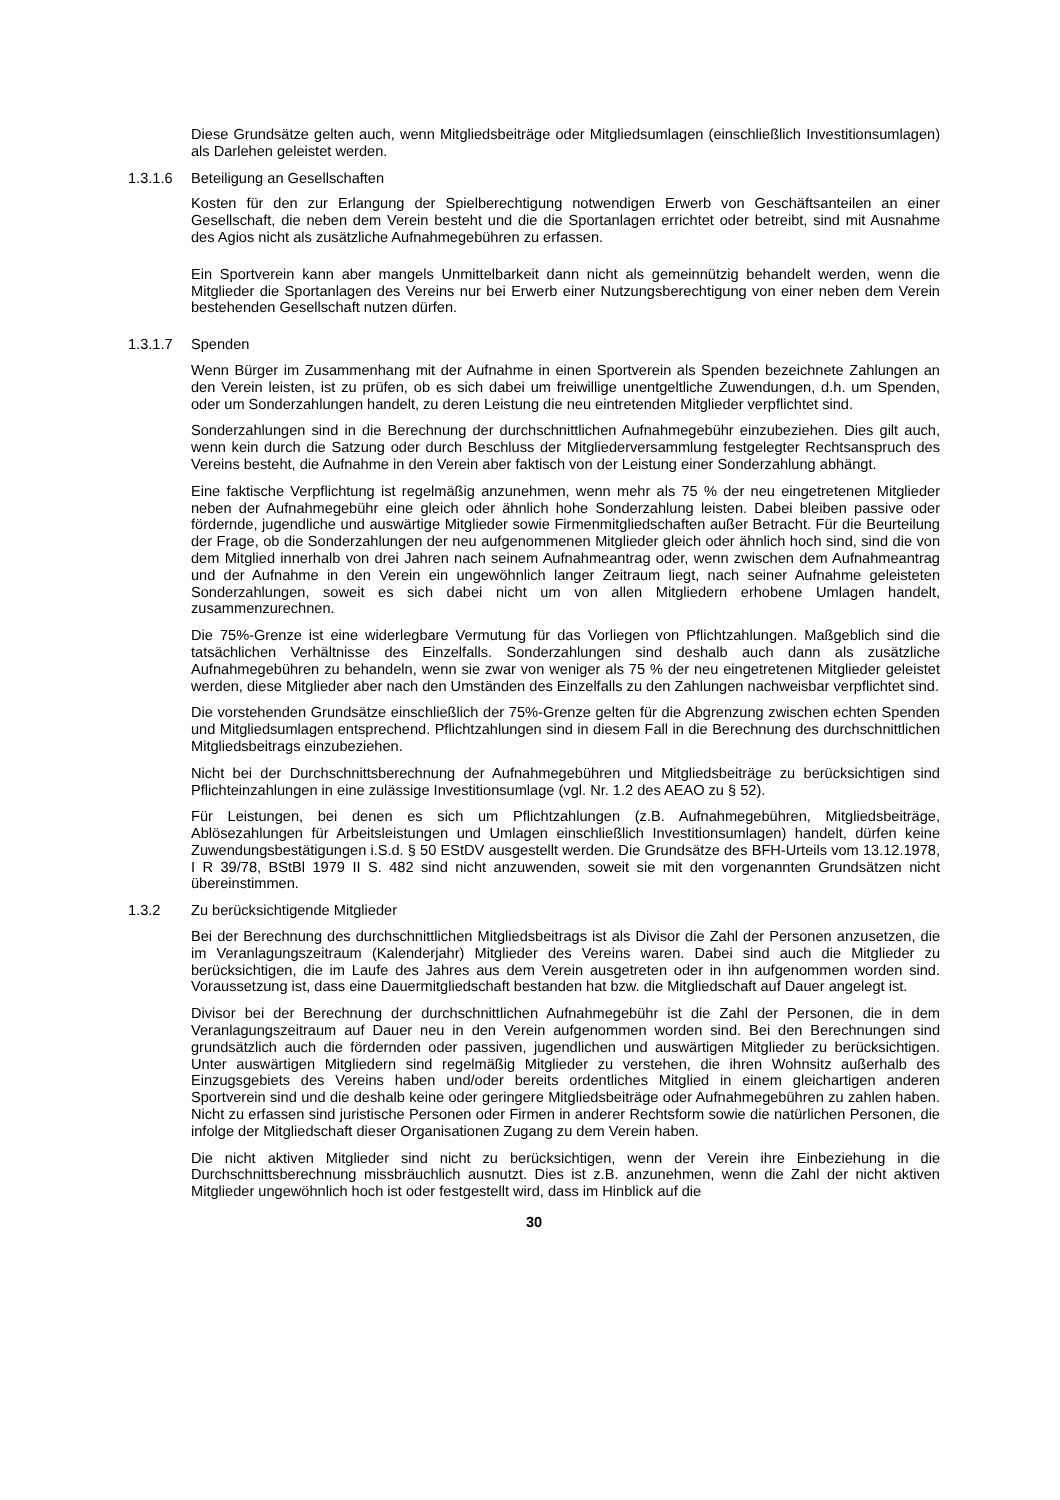Diese Grundsätze gelten auch, wenn Mitgliedsbeiträge oder Mitgliedsumlagen (einschließlich Investitionsumlagen) als Darlehen geleistet werden.
1.3.1.6 Beteiligung an Gesellschaften
Kosten für den zur Erlangung der Spielberechtigung notwendigen Erwerb von Geschäftsanteilen an einer Gesellschaft, die neben dem Verein besteht und die die Sportanlagen errichtet oder betreibt, sind mit Ausnahme des Agios nicht als zusätzliche Aufnahmegebühren zu erfassen.
Ein Sportverein kann aber mangels Unmittelbarkeit dann nicht als gemeinnützig behandelt werden, wenn die Mitglieder die Sportanlagen des Vereins nur bei Erwerb einer Nutzungsberechtigung von einer neben dem Verein bestehenden Gesellschaft nutzen dürfen.
1.3.1.7 Spenden
Wenn Bürger im Zusammenhang mit der Aufnahme in einen Sportverein als Spenden bezeichnete Zahlungen an den Verein leisten, ist zu prüfen, ob es sich dabei um freiwillige unentgeltliche Zuwendungen, d.h. um Spenden, oder um Sonderzahlungen handelt, zu deren Leistung die neu eintretenden Mitglieder verpflichtet sind.
Sonderzahlungen sind in die Berechnung der durchschnittlichen Aufnahmegebühr einzubeziehen. Dies gilt auch, wenn kein durch die Satzung oder durch Beschluss der Mitgliederversammlung festgelegter Rechtsanspruch des Vereins besteht, die Aufnahme in den Verein aber faktisch von der Leistung einer Sonderzahlung abhängt.
Eine faktische Verpflichtung ist regelmäßig anzunehmen, wenn mehr als 75 % der neu eingetretenen Mitglieder neben der Aufnahmegebühr eine gleich oder ähnlich hohe Sonderzahlung leisten. Dabei bleiben passive oder fördernde, jugendliche und auswärtige Mitglieder sowie Firmenmitgliedschaften außer Betracht. Für die Beurteilung der Frage, ob die Sonderzahlungen der neu aufgenommenen Mitglieder gleich oder ähnlich hoch sind, sind die von dem Mitglied innerhalb von drei Jahren nach seinem Aufnahmeantrag oder, wenn zwischen dem Aufnahmeantrag und der Aufnahme in den Verein ein ungewöhnlich langer Zeitraum liegt, nach seiner Aufnahme geleisteten Sonderzahlungen, soweit es sich dabei nicht um von allen Mitgliedern erhobene Umlagen handelt, zusammenzurechnen.
Die 75%-Grenze ist eine widerlegbare Vermutung für das Vorliegen von Pflichtzahlungen. Maßgeblich sind die tatsächlichen Verhältnisse des Einzelfalls. Sonderzahlungen sind deshalb auch dann als zusätzliche Aufnahmegebühren zu behandeln, wenn sie zwar von weniger als 75 % der neu eingetretenen Mitglieder geleistet werden, diese Mitglieder aber nach den Umständen des Einzelfalls zu den Zahlungen nachweisbar verpflichtet sind.
Die vorstehenden Grundsätze einschließlich der 75%-Grenze gelten für die Abgrenzung zwischen echten Spenden und Mitgliedsumlagen entsprechend. Pflichtzahlungen sind in diesem Fall in die Berechnung des durchschnittlichen Mitgliedsbeitrags einzubeziehen.
Nicht bei der Durchschnittsberechnung der Aufnahmegebühren und Mitgliedsbeiträge zu berücksichtigen sind Pflichteinzahlungen in eine zulässige Investitionsumlage (vgl. Nr. 1.2 des AEAO zu § 52).
Für Leistungen, bei denen es sich um Pflichtzahlungen (z.B. Aufnahmegebühren, Mitgliedsbeiträge, Ablösezahlungen für Arbeitsleistungen und Umlagen einschließlich Investitionsumlagen) handelt, dürfen keine Zuwendungsbestätigungen i.S.d. § 50 EStDV ausgestellt werden. Die Grundsätze des BFH-Urteils vom 13.12.1978, I R 39/78, BStBl 1979 II S. 482 sind nicht anzuwenden, soweit sie mit den vorgenannten Grundsätzen nicht übereinstimmen.
1.3.2 Zu berücksichtigende Mitglieder
Bei der Berechnung des durchschnittlichen Mitgliedsbeitrags ist als Divisor die Zahl der Personen anzusetzen, die im Veranlagungszeitraum (Kalenderjahr) Mitglieder des Vereins waren. Dabei sind auch die Mitglieder zu berücksichtigen, die im Laufe des Jahres aus dem Verein ausgetreten oder in ihn aufgenommen worden sind. Voraussetzung ist, dass eine Dauermitgliedschaft bestanden hat bzw. die Mitgliedschaft auf Dauer angelegt ist.
Divisor bei der Berechnung der durchschnittlichen Aufnahmegebühr ist die Zahl der Personen, die in dem Veranlagungszeitraum auf Dauer neu in den Verein aufgenommen worden sind. Bei den Berechnungen sind grundsätzlich auch die fördernden oder passiven, jugendlichen und auswärtigen Mitglieder zu berücksichtigen. Unter auswärtigen Mitgliedern sind regelmäßig Mitglieder zu verstehen, die ihren Wohnsitz außerhalb des Einzugsgebiets des Vereins haben und/oder bereits ordentliches Mitglied in einem gleichartigen anderen Sportverein sind und die deshalb keine oder geringere Mitgliedsbeiträge oder Aufnahmegebühren zu zahlen haben. Nicht zu erfassen sind juristische Personen oder Firmen in anderer Rechtsform sowie die natürlichen Personen, die infolge der Mitgliedschaft dieser Organisationen Zugang zu dem Verein haben.
Die nicht aktiven Mitglieder sind nicht zu berücksichtigen, wenn der Verein ihre Einbeziehung in die Durchschnittsberechnung missbräuchlich ausnutzt. Dies ist z.B. anzunehmen, wenn die Zahl der nicht aktiven Mitglieder ungewöhnlich hoch ist oder festgestellt wird, dass im Hinblick auf die
30